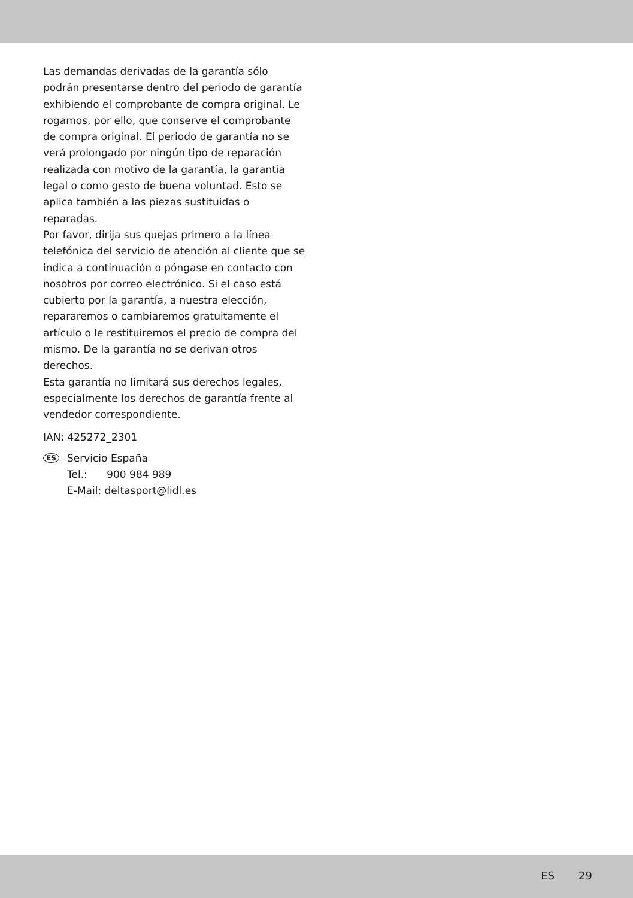Las demandas derivadas de la garantía sólo podrán presentarse dentro del periodo de garantía exhibiendo el comprobante de compra original. Le rogamos, por ello, que conserve el comprobante de compra original. El periodo de garantía no se verá prolongado por ningún tipo de reparación realizada con motivo de la garantía, la garantía legal o como gesto de buena voluntad. Esto se aplica también a las piezas sustituidas o reparadas.
Por favor, dirija sus quejas primero a la línea telefónica del servicio de atención al cliente que se indica a continuación o póngase en contacto con nosotros por correo electrónico. Si el caso está cubierto por la garantía, a nuestra elección, repararemos o cambiaremos gratuitamente el artículo o le restituiremos el precio de compra del mismo. De la garantía no se derivan otros derechos.
Esta garantía no limitará sus derechos legales, especialmente los derechos de garantía frente al vendedor correspondiente.
IAN: 425272_2301
ES
Servicio España
Tel.: 900 984 989
E-Mail: deltasport@lidl.es
ES 29